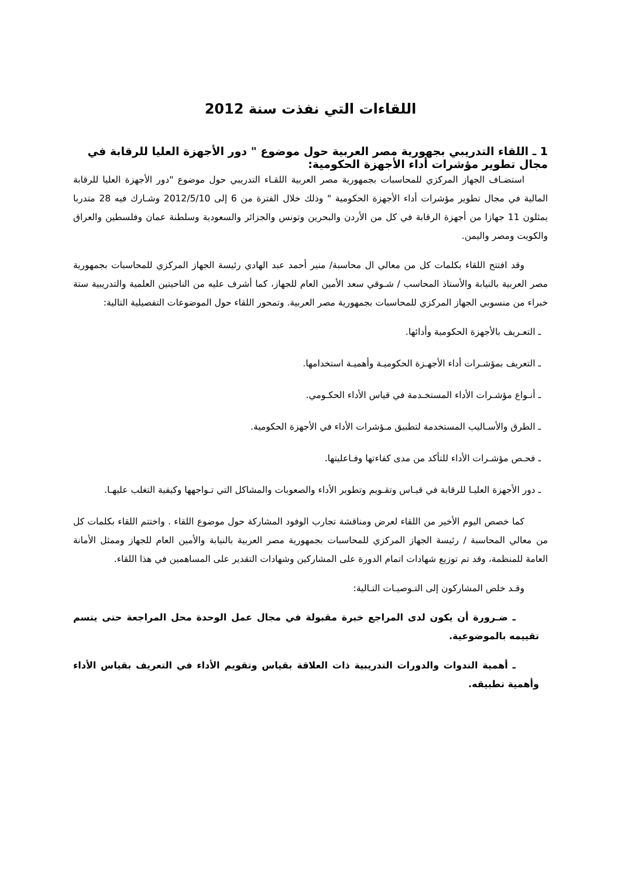اللقاءات التي نفذت سنة 2012
1 ـ اللقاء التدريبي بجهورية مصر العربية حول موضوع " دور الأجهزة العليا للرقابة في مجال تطوير مؤشرات أداء الأجهزة الحكومية:
استضـاف الجهاز المركزي للمحاسبات بجمهورية مصر العربية اللقـاء التدريبي حول موضوع "دور الأجهزة العليا للرقابة المالية في مجال تطوير مؤشرات أداء الأجهزة الحكومية " وذلك خلال الفترة من 6 إلى 2012/5/10 وشـارك فيه 28 متدربا يمثلون 11 جهازا من أجهزة الرقابة في كل من الأردن والبحرين وتونس والجزائر والسعودية وسلطنة عمان وفلسطين والعراق والكويت ومصر واليمن.
وقد افتتح اللقاء بكلمات كل من معالي ال محاسبة/ منير أحمد عبد الهادي رئيسة الجهاز المركزي للمحاسبات بجمهورية مصر العربية بالنيابة والأستاذ المحاسب / شـوقي سعد الأمين العام للجهاز، كما أشرف عليه من الناحيتين العلمية والتدريبية ستة خبراء من منسوبي الجهاز المركزي للمحاسبات بجمهورية مصر العربية. وتمحور اللقاء حول الموضوعات التفصيلية التالية:
ـ التعـريف بالأجهزة الحكومية وأدائها.
ـ التعريف بمؤشـرات أداء الأجهـزة الحكوميـة وأهميـة استخدامها.
ـ أنـواع مؤشـرات الأداء المستخـدمة في قياس الأداء الحكـومي.
ـ الطرق والأسـاليب المستخدمة لتطبيق مـؤشرات الأداء في الأجهزة الحكومية.
ـ فحـص مؤشـرات الأداء للتأكد من مدى كفاءتها وفـاعليتها.
ـ دور الأجهزة العليـا للرقابة في قيـاس وتقـويم وتطوير الأداء والصعوبات والمشاكل التي تـواجهها وكيفية التغلب عليهـا.
كما خصص اليوم الأخير من اللقاء لعرض ومناقشة تجارب الوفود المشاركة حول موضوع اللقاء . واختتم اللقاء بكلمات كل من معالي المحاسبة / رئيسة الجهاز المركزي للمحاسبات بجمهورية مصر العربية بالنيابة والأمين العام للجهاز وممثل الأمانة العامة للمنظمة، وقد تم توزيع شهادات اتمام الدورة على المشاركين وشهادات التقدير على المساهمين في هذا اللقاء.
وقـد خلص المشاركون إلى التـوصيـات التـالية:
ـ ضـرورة أن يكون لدى المراجع خبرة مقبولة في مجال عمل الوحدة محل المراجعة حتى يتسم تقييمه بالموضوعية.
ـ أهمية الندوات والدورات التدريبية ذات العلاقة بقياس وتقويم الأداء في التعريف بقياس الأداء وأهمية تطبيقه.